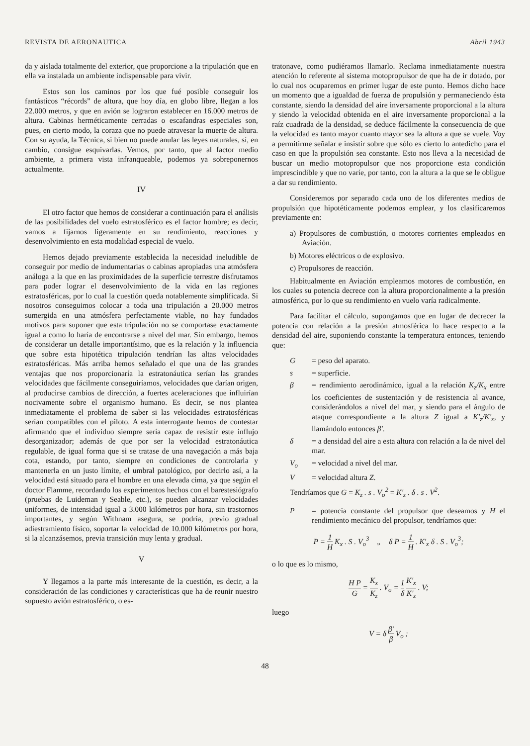REVISTA DE AERONAUTICA Abril 1943
da y aislada totalmente del exterior, que proporcione a la tripulación que en ella va instalada un ambiente indispensable para vivir.
Estos son los caminos por los que fué posible conseguir los fantásticos “récords” de altura, que hoy día, en globo libre, llegan a los 22.000 metros, y que en avión se lograron establecer en 16.000 metros de altura. Cabinas herméticamente cerradas o escafandras especiales son, pues, en cierto modo, la coraza que no puede atravesar la muerte de altura. Con su ayuda, la Técnica, si bien no puede anular las leyes naturales, sí, en cambio, consigue esquivarlas. Vemos, por tanto, que al factor medio ambiente, a primera vista infranqueable, podemos ya sobreponernos actualmente.
IV
El otro factor que hemos de considerar a continuación para el análisis de las posibilidades del vuelo estratosférico es el factor hombre; es decir, vamos a fijarnos ligeramente en su rendimiento, reacciones y desenvolvimiento en esta modalidad especial de vuelo.
Hemos dejado previamente establecida la necesidad ineludible de conseguir por medio de indumentarias o cabinas apropiadas una atmósfera análoga a la que en las proximidades de la superficie terrestre disfrutamos para poder lograr el desenvolvimiento de la vida en las regiones estratosféricas, por lo cual la cuestión queda notablemente simplificada. Si nosotros conseguimos colocar a toda una tripulación a 20.000 metros sumergida en una atmósfera perfectamente viable, no hay fundados motivos para suponer que esta tripulación no se comportase exactamente igual a como lo haría de encontrarse a nivel del mar. Sin embargo, hemos de considerar un detalle importantísimo, que es la relación y la influencia que sobre esta hipotética tripulación tendrían las altas velocidades estratosféricas. Más arriba hemos señalado el que una de las grandes ventajas que nos proporcionaría la estratonáutica serían las grandes velocidades que fácilmente conseguiríamos, velocidades que darían origen, al producirse cambios de dirección, a fuertes aceleraciones que influirían nocivamente sobre el organismo humano. Es decir, se nos plantea inmediatamente el problema de saber si las velocidades estratosféricas serían compatibles con el piloto. A esta interrogante hemos de contestar afirmando que el individuo siempre sería capaz de resistir este influjo desorganizador; además de que por ser la velocidad estratonáutica regulable, de igual forma que si se tratase de una navegación a más baja cota, estando, por tanto, siempre en condiciones de controlarla y mantenerla en un justo límite, el umbral patológico, por decirlo así, a la velocidad está situado para el hombre en una elevada cima, ya que según el doctor Flamme, recordando los experimentos hechos con el barestesiógrafo (pruebas de Luideman y Seable, etc.), se pueden alcanzar velocidades uniformes, de intensidad igual a 3.000 kilómetros por hora, sin trastornos importantes, y según Withnam asegura, se podría, previo gradual adiestramiento físico, soportar la velocidad de 10.000 kilómetros por hora, si la alcanzásemos, previa transición muy lenta y gradual.
V
Y llegamos a la parte más interesante de la cuestión, es decir, a la consideración de las condiciones y características que ha de reunir nuestro supuesto avión estratosférico, o es-
tratonave, como pudiéramos llamarlo. Reclama inmediatamente nuestra atención lo referente al sistema motopropulsor de que ha de ir dotado, por lo cual nos ocuparemos en primer lugar de este punto. Hemos dicho hace un momento que a igualdad de fuerza de propulsión y permaneciendo ésta constante, siendo la densidad del aire inversamente proporcional a la altura y siendo la velocidad obtenida en el aire inversamente proporcional a la raíz cuadrada de la densidad, se deduce fácilmente la consecuencia de que la velocidad es tanto mayor cuanto mayor sea la altura a que se vuele. Voy a permitirme señalar e insistir sobre que sólo es cierto lo antedicho para el caso en que la propulsión sea constante. Esto nos lleva a la necesidad de buscar un medio motopropulsor que nos proporcione esta condición imprescindible y que no varíe, por tanto, con la altura a la que se le obligue a dar su rendimiento.
Consideremos por separado cada uno de los diferentes medios de propulsión que hipotéticamente podemos emplear, y los clasificaremos previamente en:
a) Propulsores de combustión, o motores corrientes empleados en Aviación.
b) Motores eléctricos o de explosivo.
c) Propulsores de reacción.
Habitualmente en Aviación empleamos motores de combustión, en los cuales su potencia decrece con la altura proporcionalmente a la presión atmosférica, por lo que su rendimiento en vuelo varía radicalmente.
Para facilitar el cálculo, supongamos que en lugar de decrecer la potencia con relación a la presión atmosférica lo hace respecto a la densidad del aire, suponiendo constante la temperatura entonces, teniendo que:
G = peso del aparato.
s = superficie.
β = rendimiento aerodinámico, igual a la relación K<sub>z</sub>/K<sub>x</sub> entre los coeficientes de sustentación y de resistencia al avance, considerándolos a nivel del mar, y siendo para el ángulo de ataque correspondiente a la altura Z igual a K'<sub>z</sub>/K'<sub>x</sub>, y llamándolo entonces β'.
δ = a densidad del aire a esta altura con relación a la de nivel del mar.
V<sub>o</sub> = velocidad a nivel del mar.
V = velocidad altura Z.
Tendríamos que G = K<sub>z</sub> . s . V<sub>o</sub><sup>2</sup> = K'<sub>z</sub> . δ . s . V<sup>2</sup>.
P = potencia constante del propulsor que deseamos y H el rendimiento mecánico del propulsor, tendríamos que:
P = 1 H K<sub>x</sub> . S . V<sub>o</sub><sup>3</sup> „ δ P = 1 H . K'<sub>x</sub> δ . S . V<sub>o</sub><sup>3</sup>;
o lo que es lo mismo,
H P G = K<sub>x</sub> K<sub>z</sub> . V<sub>o</sub> = 1 δ K'<sub>x</sub> K'<sub>z</sub> . V;
luego
V = δ β' β V<sub>o</sub> ;
48